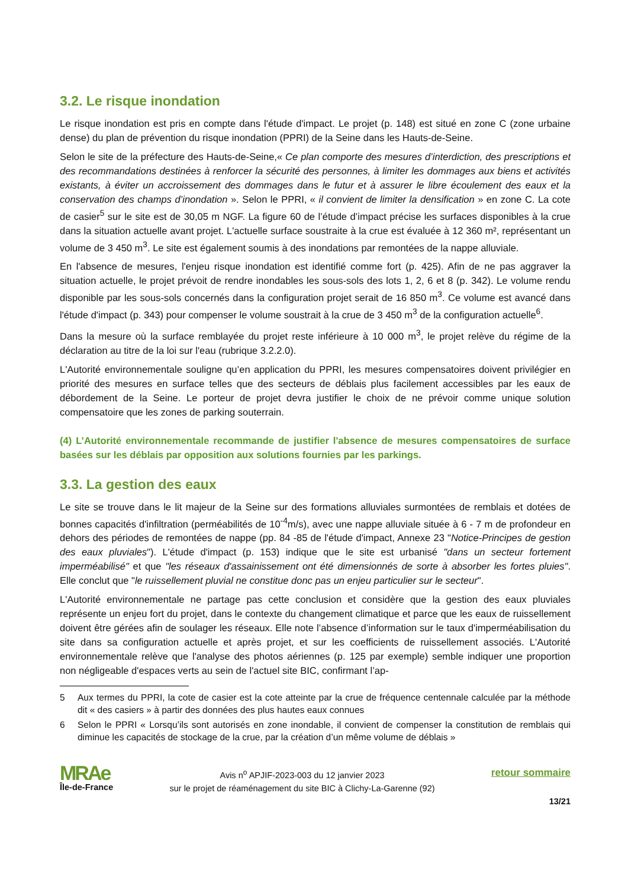3.2. Le risque inondation
Le risque inondation est pris en compte dans l'étude d'impact. Le projet (p. 148) est situé en zone C (zone urbaine dense) du plan de prévention du risque inondation (PPRI) de la Seine dans les Hauts-de-Seine.
Selon le site de la préfecture des Hauts-de-Seine,« Ce plan comporte des mesures d’interdiction, des prescriptions et des recommandations destinées à renforcer la sécurité des personnes, à limiter les dommages aux biens et activités existants, à éviter un accroissement des dommages dans le futur et à assurer le libre écoulement des eaux et la conservation des champs d’inondation ». Selon le PPRI, « il convient de limiter la densification » en zone C. La cote de casier<sup>5</sup> sur le site est de 30,05 m NGF. La figure 60 de l’étude d’impact précise les surfaces disponibles à la crue dans la situation actuelle avant projet. L'actuelle surface soustraite à la crue est évaluée à 12 360 m², représentant un volume de 3 450 m<sup>3</sup>. Le site est également soumis à des inondations par remontées de la nappe alluviale.
En l'absence de mesures, l'enjeu risque inondation est identifié comme fort (p. 425). Afin de ne pas aggraver la situation actuelle, le projet prévoit de rendre inondables les sous-sols des lots 1, 2, 6 et 8 (p. 342). Le volume rendu disponible par les sous-sols concernés dans la configuration projet serait de 16 850 m<sup>3</sup>. Ce volume est avancé dans l'étude d'impact (p. 343) pour compenser le volume soustrait à la crue de 3 450 m<sup>3</sup> de la configuration actuelle<sup>6</sup>.
Dans la mesure où la surface remblayée du projet reste inférieure à 10 000 m<sup>3</sup>, le projet relève du régime de la déclaration au titre de la loi sur l'eau (rubrique 3.2.2.0).
L'Autorité environnementale souligne qu’en application du PPRI, les mesures compensatoires doivent privilégier en priorité des mesures en surface telles que des secteurs de déblais plus facilement accessibles par les eaux de débordement de la Seine. Le porteur de projet devra justifier le choix de ne prévoir comme unique solution compensatoire que les zones de parking souterrain.
(4) L’Autorité environnementale recommande de justifier l'absence de mesures compensatoires de surface basées sur les déblais par opposition aux solutions fournies par les parkings.
3.3. La gestion des eaux
Le site se trouve dans le lit majeur de la Seine sur des formations alluviales surmontées de remblais et dotées de bonnes capacités d'infiltration (perméabilités de 10<sup>-4</sup>m/s), avec une nappe alluviale située à 6 - 7 m de profondeur en dehors des périodes de remontées de nappe (pp. 84 -85 de l'étude d'impact, Annexe 23 "Notice-Principes de gestion des eaux pluviales"). L'étude d'impact (p. 153) indique que le site est urbanisé "dans un secteur fortement imperméabilisé" et que "les réseaux d'assainissement ont été dimensionnés de sorte à absorber les fortes pluies". Elle conclut que "le ruissellement pluvial ne constitue donc pas un enjeu particulier sur le secteur".
L'Autorité environnementale ne partage pas cette conclusion et considère que la gestion des eaux pluviales représente un enjeu fort du projet, dans le contexte du changement climatique et parce que les eaux de ruissellement doivent être gérées afin de soulager les réseaux. Elle note l’absence d’information sur le taux d'imperméabilisation du site dans sa configuration actuelle et après projet, et sur les coefficients de ruissellement associés. L'Autorité environnementale relève que l'analyse des photos aériennes (p. 125 par exemple) semble indiquer une proportion non négligeable d'espaces verts au sein de l'actuel site BIC, confirmant l’ap-
5 Aux termes du PPRI, la cote de casier est la cote atteinte par la crue de fréquence centennale calculée par la méthode dit « des casiers » à partir des données des plus hautes eaux connues
6 Selon le PPRI « Lorsqu’ils sont autorisés en zone inondable, il convient de compenser la constitution de remblais qui diminue les capacités de stockage de la crue, par la création d’un même volume de déblais »
MRAe
Île-de-France
Avis n<sup>o</sup> APJIF-2023-003 du 12 janvier 2023
sur le projet de réaménagement du site BIC à Clichy-La-Garenne (92)
retour sommaire
13/21